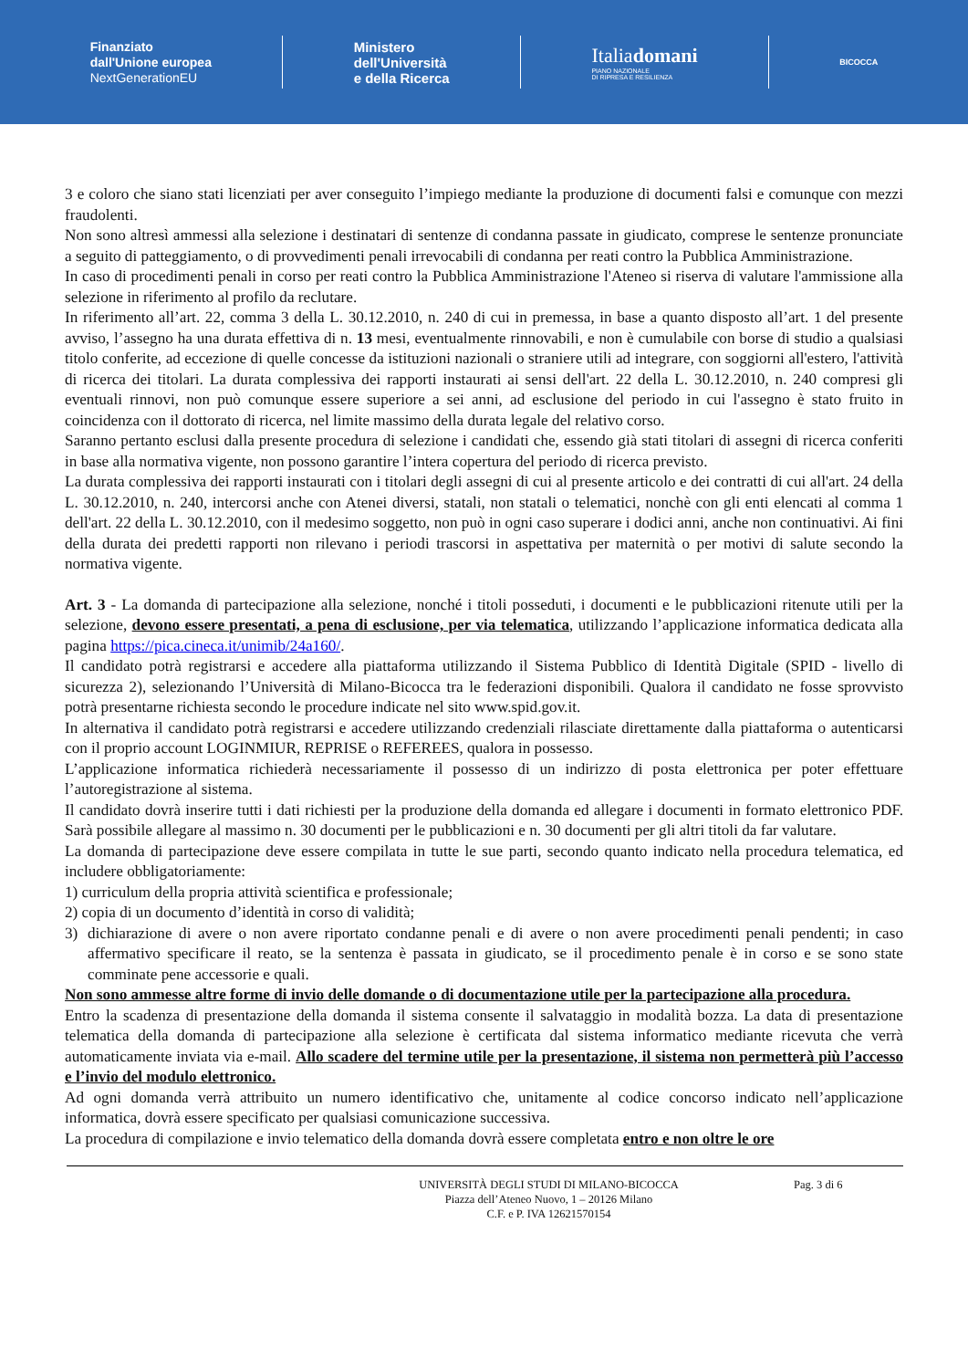Finanziato
dall'Unione europea
NextGenerationEU
Ministero
dell'Università
e della Ricerca
Italiadomani
PIANO NAZIONALE
DI RIPRESA E RESILIENZA
BICOCCA
3 e coloro che siano stati licenziati per aver conseguito l’impiego mediante la produzione di documenti falsi e comunque con mezzi fraudolenti.
Non sono altresì ammessi alla selezione i destinatari di sentenze di condanna passate in giudicato, comprese le sentenze pronunciate a seguito di patteggiamento, o di provvedimenti penali irrevocabili di condanna per reati contro la Pubblica Amministrazione.
In caso di procedimenti penali in corso per reati contro la Pubblica Amministrazione l'Ateneo si riserva di valutare l'ammissione alla selezione in riferimento al profilo da reclutare.
In riferimento all’art. 22, comma 3 della L. 30.12.2010, n. 240 di cui in premessa, in base a quanto disposto all’art. 1 del presente avviso, l’assegno ha una durata effettiva di n. 13 mesi, eventualmente rinnovabili, e non è cumulabile con borse di studio a qualsiasi titolo conferite, ad eccezione di quelle concesse da istituzioni nazionali o straniere utili ad integrare, con soggiorni all'estero, l'attività di ricerca dei titolari. La durata complessiva dei rapporti instaurati ai sensi dell'art. 22 della L. 30.12.2010, n. 240 compresi gli eventuali rinnovi, non può comunque essere superiore a sei anni, ad esclusione del periodo in cui l'assegno è stato fruito in coincidenza con il dottorato di ricerca, nel limite massimo della durata legale del relativo corso.
Saranno pertanto esclusi dalla presente procedura di selezione i candidati che, essendo già stati titolari di assegni di ricerca conferiti in base alla normativa vigente, non possono garantire l’intera copertura del periodo di ricerca previsto.
La durata complessiva dei rapporti instaurati con i titolari degli assegni di cui al presente articolo e dei contratti di cui all'art. 24 della L. 30.12.2010, n. 240, intercorsi anche con Atenei diversi, statali, non statali o telematici, nonchè con gli enti elencati al comma 1 dell'art. 22 della L. 30.12.2010, con il medesimo soggetto, non può in ogni caso superare i dodici anni, anche non continuativi. Ai fini della durata dei predetti rapporti non rilevano i periodi trascorsi in aspettativa per maternità o per motivi di salute secondo la normativa vigente.
Art. 3 - La domanda di partecipazione alla selezione, nonché i titoli posseduti, i documenti e le pubblicazioni ritenute utili per la selezione, devono essere presentati, a pena di esclusione, per via telematica, utilizzando l’applicazione informatica dedicata alla pagina https://pica.cineca.it/unimib/24a160/.
Il candidato potrà registrarsi e accedere alla piattaforma utilizzando il Sistema Pubblico di Identità Digitale (SPID - livello di sicurezza 2), selezionando l’Università di Milano-Bicocca tra le federazioni disponibili. Qualora il candidato ne fosse sprovvisto potrà presentarne richiesta secondo le procedure indicate nel sito www.spid.gov.it.
In alternativa il candidato potrà registrarsi e accedere utilizzando credenziali rilasciate direttamente dalla piattaforma o autenticarsi con il proprio account LOGINMIUR, REPRISE o REFEREES, qualora in possesso.
L’applicazione informatica richiederà necessariamente il possesso di un indirizzo di posta elettronica per poter effettuare l’autoregistrazione al sistema.
Il candidato dovrà inserire tutti i dati richiesti per la produzione della domanda ed allegare i documenti in formato elettronico PDF. Sarà possibile allegare al massimo n. 30 documenti per le pubblicazioni e n. 30 documenti per gli altri titoli da far valutare.
La domanda di partecipazione deve essere compilata in tutte le sue parti, secondo quanto indicato nella procedura telematica, ed includere obbligatoriamente:
1) curriculum della propria attività scientifica e professionale;
2) copia di un documento d’identità in corso di validità;
3) dichiarazione di avere o non avere riportato condanne penali e di avere o non avere procedimenti penali pendenti; in caso affermativo specificare il reato, se la sentenza è passata in giudicato, se il procedimento penale è in corso e se sono state comminate pene accessorie e quali.
Non sono ammesse altre forme di invio delle domande o di documentazione utile per la partecipazione alla procedura.
Entro la scadenza di presentazione della domanda il sistema consente il salvataggio in modalità bozza. La data di presentazione telematica della domanda di partecipazione alla selezione è certificata dal sistema informatico mediante ricevuta che verrà automaticamente inviata via e-mail. Allo scadere del termine utile per la presentazione, il sistema non permetterà più l’accesso e l’invio del modulo elettronico.
Ad ogni domanda verrà attribuito un numero identificativo che, unitamente al codice concorso indicato nell’applicazione informatica, dovrà essere specificato per qualsiasi comunicazione successiva.
La procedura di compilazione e invio telematico della domanda dovrà essere completata entro e non oltre le ore
UNIVERSITÀ DEGLI STUDI DI MILANO-BICOCCA
Piazza dell’Ateneo Nuovo, 1 – 20126 Milano
C.F. e P. IVA 12621570154
Pag. 3 di 6